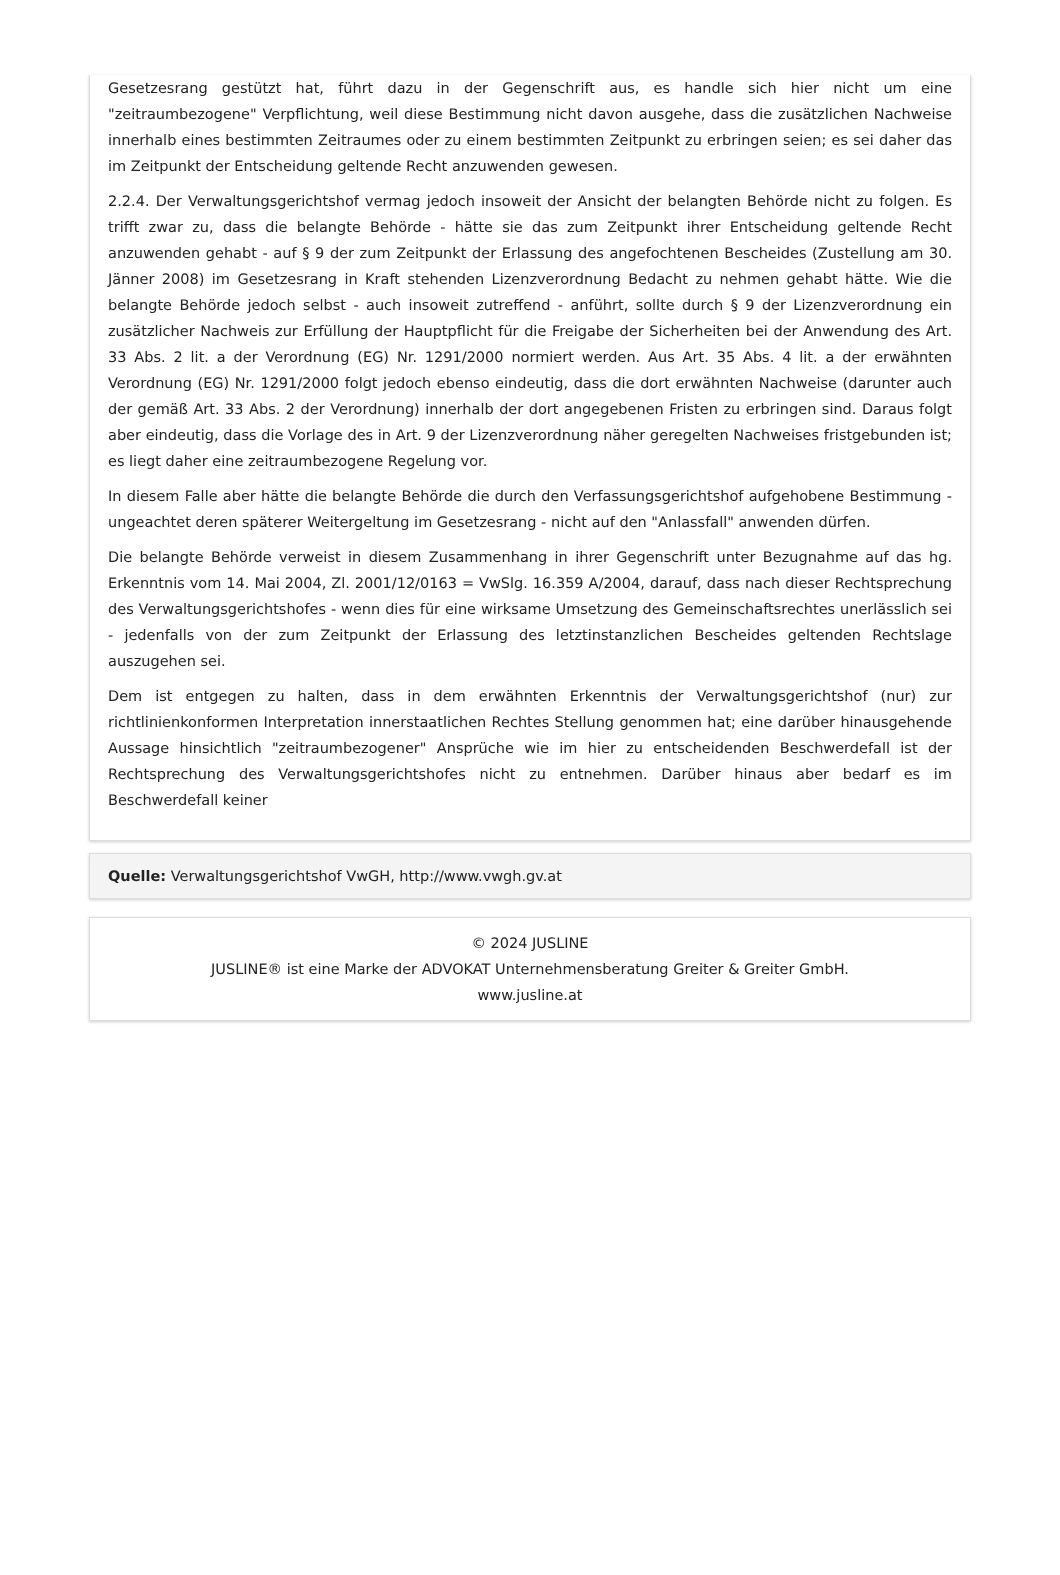Gesetzesrang gestützt hat, führt dazu in der Gegenschrift aus, es handle sich hier nicht um eine "zeitraumbezogene" Verpflichtung, weil diese Bestimmung nicht davon ausgehe, dass die zusätzlichen Nachweise innerhalb eines bestimmten Zeitraumes oder zu einem bestimmten Zeitpunkt zu erbringen seien; es sei daher das im Zeitpunkt der Entscheidung geltende Recht anzuwenden gewesen.
2.2.4. Der Verwaltungsgerichtshof vermag jedoch insoweit der Ansicht der belangten Behörde nicht zu folgen. Es trifft zwar zu, dass die belangte Behörde - hätte sie das zum Zeitpunkt ihrer Entscheidung geltende Recht anzuwenden gehabt - auf § 9 der zum Zeitpunkt der Erlassung des angefochtenen Bescheides (Zustellung am 30. Jänner 2008) im Gesetzesrang in Kraft stehenden Lizenzverordnung Bedacht zu nehmen gehabt hätte. Wie die belangte Behörde jedoch selbst - auch insoweit zutreffend - anführt, sollte durch § 9 der Lizenzverordnung ein zusätzlicher Nachweis zur Erfüllung der Hauptpflicht für die Freigabe der Sicherheiten bei der Anwendung des Art. 33 Abs. 2 lit. a der Verordnung (EG) Nr. 1291/2000 normiert werden. Aus Art. 35 Abs. 4 lit. a der erwähnten Verordnung (EG) Nr. 1291/2000 folgt jedoch ebenso eindeutig, dass die dort erwähnten Nachweise (darunter auch der gemäß Art. 33 Abs. 2 der Verordnung) innerhalb der dort angegebenen Fristen zu erbringen sind. Daraus folgt aber eindeutig, dass die Vorlage des in Art. 9 der Lizenzverordnung näher geregelten Nachweises fristgebunden ist; es liegt daher eine zeitraumbezogene Regelung vor.
In diesem Falle aber hätte die belangte Behörde die durch den Verfassungsgerichtshof aufgehobene Bestimmung - ungeachtet deren späterer Weitergeltung im Gesetzesrang - nicht auf den "Anlassfall" anwenden dürfen.
Die belangte Behörde verweist in diesem Zusammenhang in ihrer Gegenschrift unter Bezugnahme auf das hg. Erkenntnis vom 14. Mai 2004, Zl. 2001/12/0163 = VwSlg. 16.359 A/2004, darauf, dass nach dieser Rechtsprechung des Verwaltungsgerichtshofes - wenn dies für eine wirksame Umsetzung des Gemeinschaftsrechtes unerlässlich sei - jedenfalls von der zum Zeitpunkt der Erlassung des letztinstanzlichen Bescheides geltenden Rechtslage auszugehen sei.
Dem ist entgegen zu halten, dass in dem erwähnten Erkenntnis der Verwaltungsgerichtshof (nur) zur richtlinienkonformen Interpretation innerstaatlichen Rechtes Stellung genommen hat; eine darüber hinausgehende Aussage hinsichtlich "zeitraumbezogener" Ansprüche wie im hier zu entscheidenden Beschwerdefall ist der Rechtsprechung des Verwaltungsgerichtshofes nicht zu entnehmen. Darüber hinaus aber bedarf es im Beschwerdefall keiner
Quelle: Verwaltungsgerichtshof VwGH, http://www.vwgh.gv.at
© 2024 JUSLINE
JUSLINE® ist eine Marke der ADVOKAT Unternehmensberatung Greiter & Greiter GmbH.
www.jusline.at